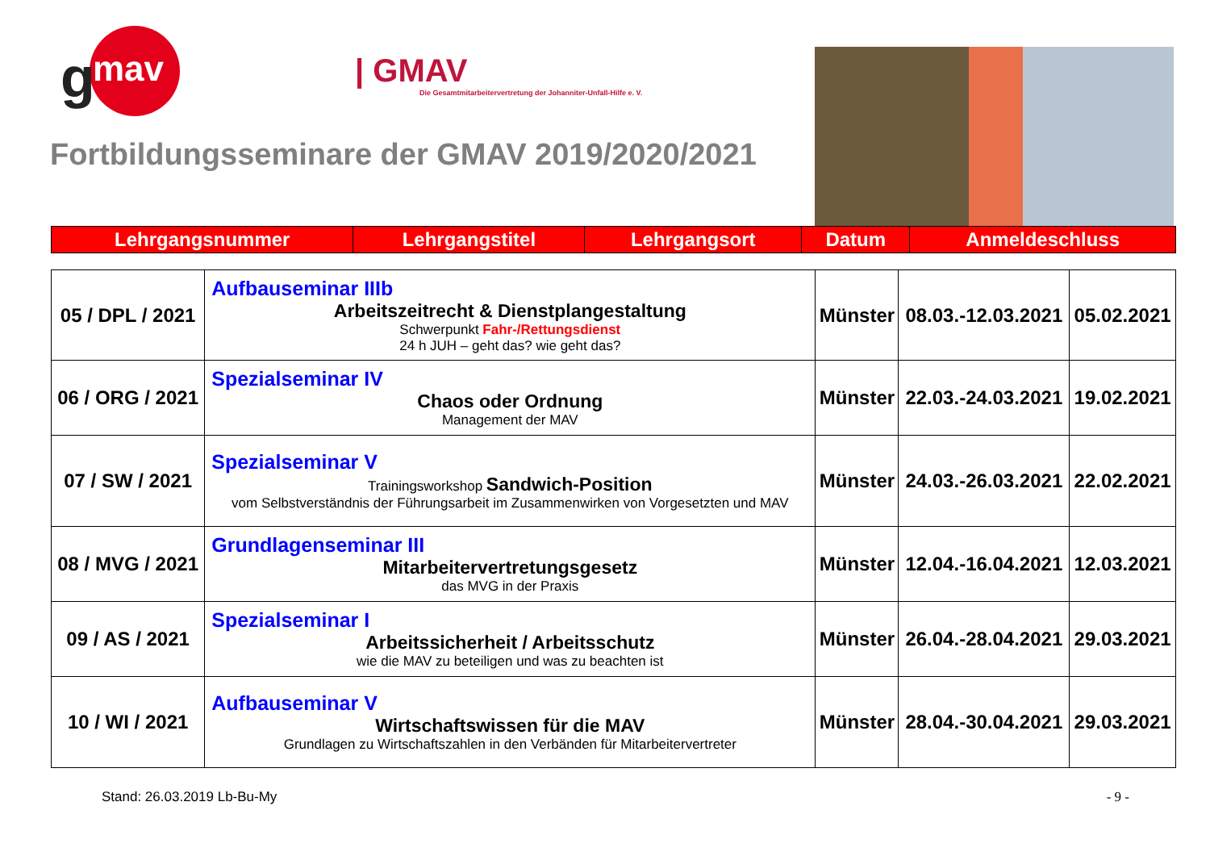g
mav
| GMAV
Die Gesamtmitarbeitervertretung der Johanniter-Unfall-Hilfe e. V.
Fortbildungsseminare der GMAV 2019/2020/2021
| Lehrgangsnummer | Lehrgangstitel | Lehrgangsort | Datum | Anmeldeschluss |
| 05 / DPL / 2021 | Aufbauseminar IIIb Arbeitszeitrecht & Dienstplangestaltung Schwerpunkt Fahr-/Rettungsdienst 24 h JUH – geht das? wie geht das? | Münster | 08.03.-12.03.2021 | 05.02.2021 |
| 06 / ORG / 2021 | Spezialseminar IV Chaos oder Ordnung Management der MAV | Münster | 22.03.-24.03.2021 | 19.02.2021 |
| 07 / SW / 2021 | Spezialseminar V Trainingsworkshop Sandwich-Position vom Selbstverständnis der Führungsarbeit im Zusammenwirken von Vorgesetzten und MAV | Münster | 24.03.-26.03.2021 | 22.02.2021 |
| 08 / MVG / 2021 | Grundlagenseminar III Mitarbeitervertretungsgesetz das MVG in der Praxis | Münster | 12.04.-16.04.2021 | 12.03.2021 |
| 09 / AS / 2021 | Spezialseminar I Arbeitssicherheit / Arbeitsschutz wie die MAV zu beteiligen und was zu beachten ist | Münster | 26.04.-28.04.2021 | 29.03.2021 |
| 10 / WI / 2021 | Aufbauseminar V Wirtschaftswissen für die MAV Grundlagen zu Wirtschaftszahlen in den Verbänden für Mitarbeitervertreter | Münster | 28.04.-30.04.2021 | 29.03.2021 |
Stand: 26.03.2019 Lb-Bu-My - 9 -